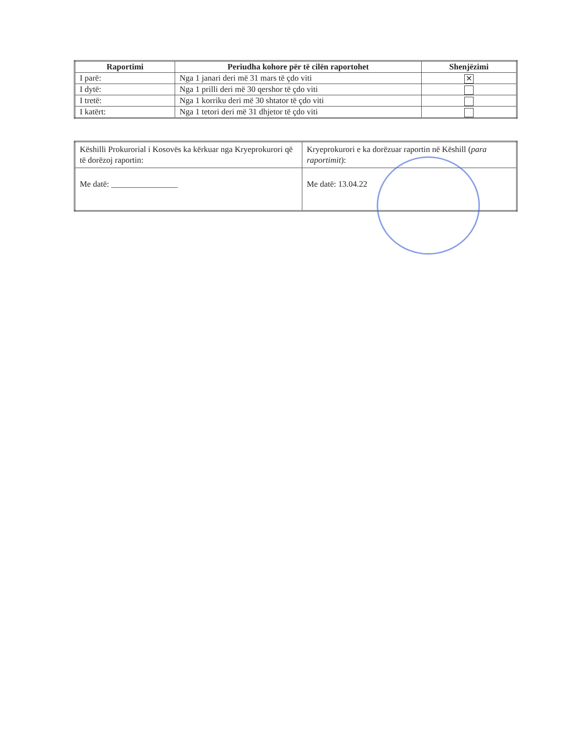| Raportimi | Periudha kohore për të cilën raportohet | Shenjëzimi |
| --- | --- | --- |
| I parë: | Nga 1 janari deri më 31 mars të çdo viti | ✕ |
| I dytë: | Nga 1 prilli deri më 30 qershor të çdo viti | |
| I tretë: | Nga 1 korriku deri më 30 shtator të çdo viti | |
| I katërt: | Nga 1 tetori deri më 31 dhjetor të çdo viti | |
| Këshilli Prokurorial i Kosovës ka kërkuar nga Kryeprokurori që të dorëzoj raportin: | Kryeprokurori e ka dorëzuar raportin në Këshill ( para raportimit ): |
| Me datë: ________________ | Me datë: 13.04.22 |